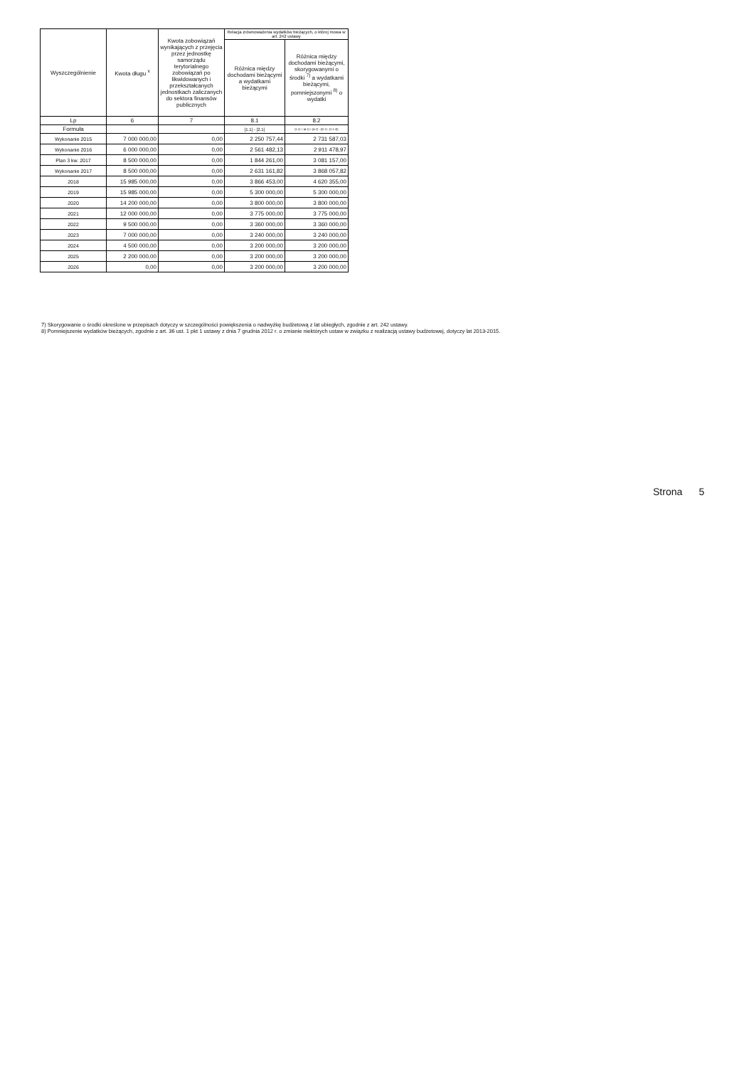| Wyszczególnienie | Kwota długu <sup>x</sup> | Kwota zobowiązań wynikających z przejęcia przez jednostkę samorządu terytorialnego zobowiązań po likwidowanych i przekształcanych jednostkach zaliczanych do sektora finansów publicznych | Relacja zrównoważenia wydatków bieżących, o której mowa w art. 242 ustawy | |
| --- | --- | --- | --- | --- |
| | | | Różnica między dochodami bieżącymi a wydatkami bieżącymi | Różnica między dochodami bieżącymi, skorygowanymi o środki <sup>7)</sup> a wydatkami bieżącymi, pomniejszonymi <sup>8)</sup> o wydatki |
| Lp | 6 | 7 | 8.1 | 8.2 |
| Formuła | | | [1.1] - [2.1] | [1.1] + [4.1] + [4.2] - ([2.1] - [2.1.2]) |
| Wykonanie 2015 | 7 000 000,00 | 0,00 | 2 250 757,44 | 2 731 587,03 |
| Wykonanie 2016 | 6 000 000,00 | 0,00 | 2 561 482,13 | 2 911 478,97 |
| Plan 3 kw. 2017 | 8 500 000,00 | 0,00 | 1 844 261,00 | 3 081 157,00 |
| Wykonanie 2017 | 8 500 000,00 | 0,00 | 2 631 161,82 | 3 868 057,82 |
| 2018 | 15 985 000,00 | 0,00 | 3 866 453,00 | 4 620 355,00 |
| 2019 | 15 985 000,00 | 0,00 | 5 300 000,00 | 5 300 000,00 |
| 2020 | 14 200 000,00 | 0,00 | 3 800 000,00 | 3 800 000,00 |
| 2021 | 12 000 000,00 | 0,00 | 3 775 000,00 | 3 775 000,00 |
| 2022 | 9 500 000,00 | 0,00 | 3 360 000,00 | 3 360 000,00 |
| 2023 | 7 000 000,00 | 0,00 | 3 240 000,00 | 3 240 000,00 |
| 2024 | 4 500 000,00 | 0,00 | 3 200 000,00 | 3 200 000,00 |
| 2025 | 2 200 000,00 | 0,00 | 3 200 000,00 | 3 200 000,00 |
| 2026 | 0,00 | 0,00 | 3 200 000,00 | 3 200 000,00 |
7) Skorygowanie o środki określone w przepisach dotyczy w szczególności powiększenia o nadwyżkę budżetową z lat ubiegłych, zgodnie z art. 242 ustawy.
8) Pomniejszenie wydatków bieżących, zgodnie z art. 36 ust. 1 pkt 1 ustawy z dnia 7 grudnia 2012 r. o zmianie niektórych ustaw w związku z realizacją ustawy budżetowej, dotyczy lat 2013-2015.
Strona 5